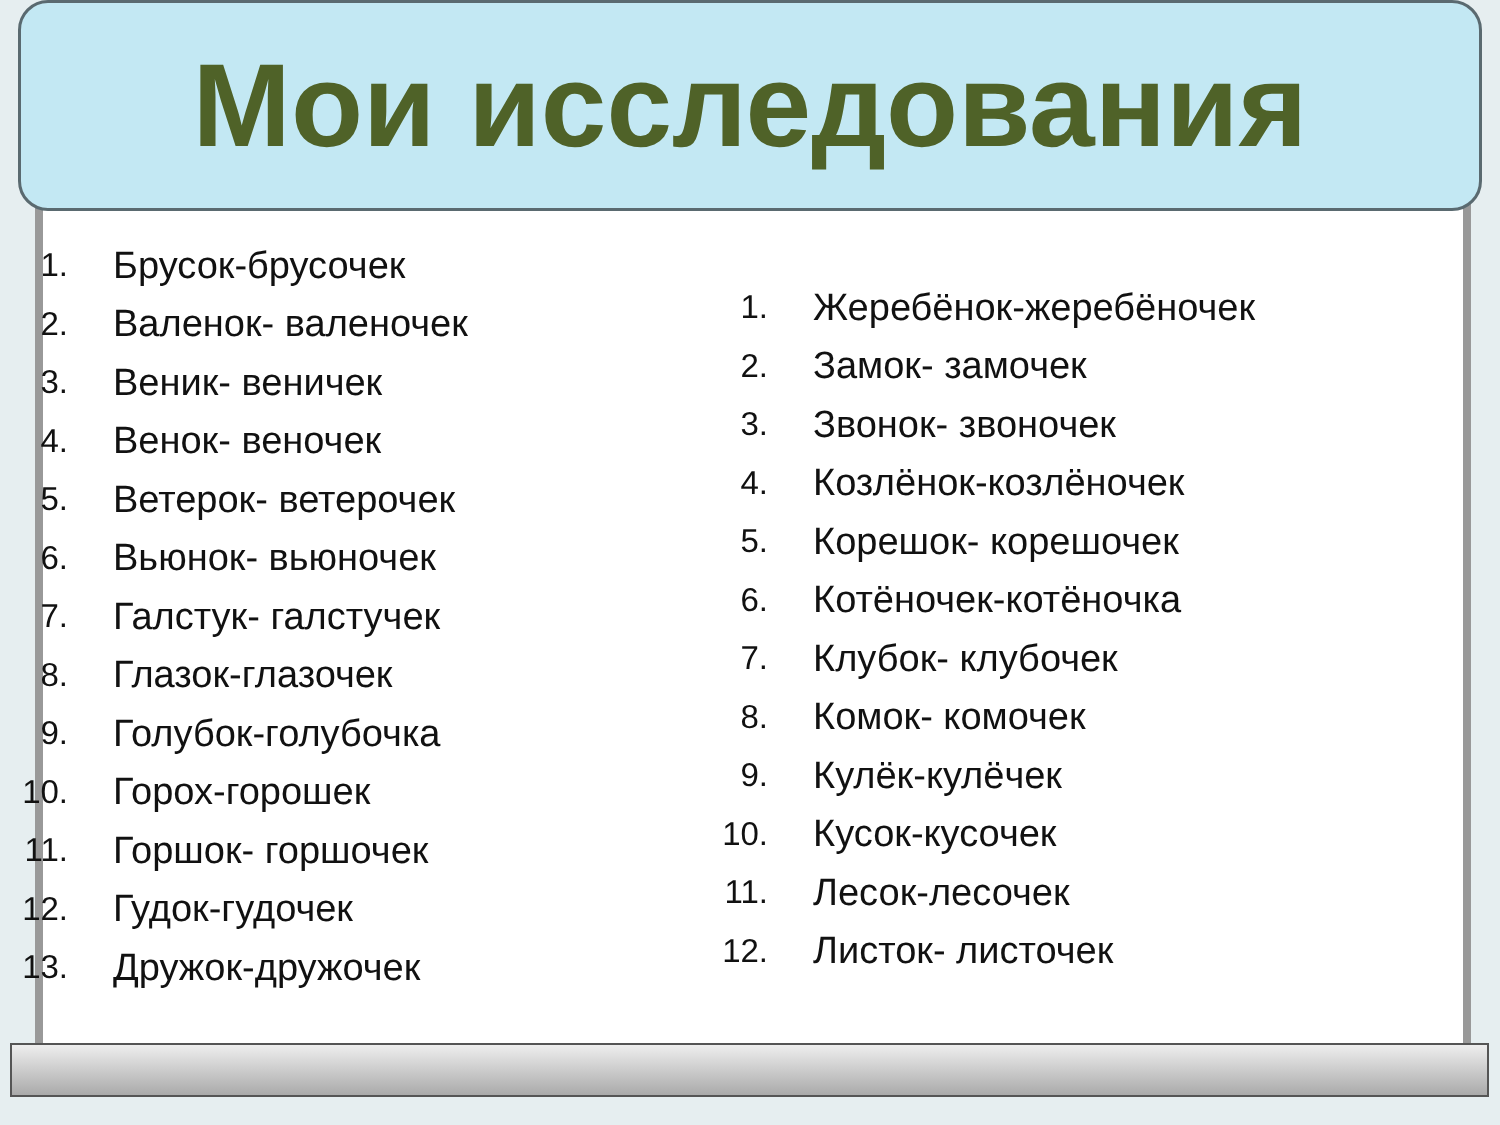Мои исследования
1. Брусок-брусочек
2. Валенок- валеночек
3. Веник- веничек
4. Венок- веночек
5. Ветерок- ветерочек
6. Вьюнок- вьюночек
7. Галстук- галстучек
8. Глазок-глазочек
9. Голубок-голубочка
10. Горох-горошек
11. Горшок- горшочек
12. Гудок-гудочек
13. Дружок-дружочек
1. Жеребёнок-жеребёночек
2. Замок- замочек
3. Звонок- звоночек
4. Козлёнок-козлёночек
5. Корешок- корешочек
6. Котёночек-котёночка
7. Клубок- клубочек
8. Комок- комочек
9. Кулёк-кулёчек
10. Кусок-кусочек
11. Лесок-лесочек
12. Листок- листочек